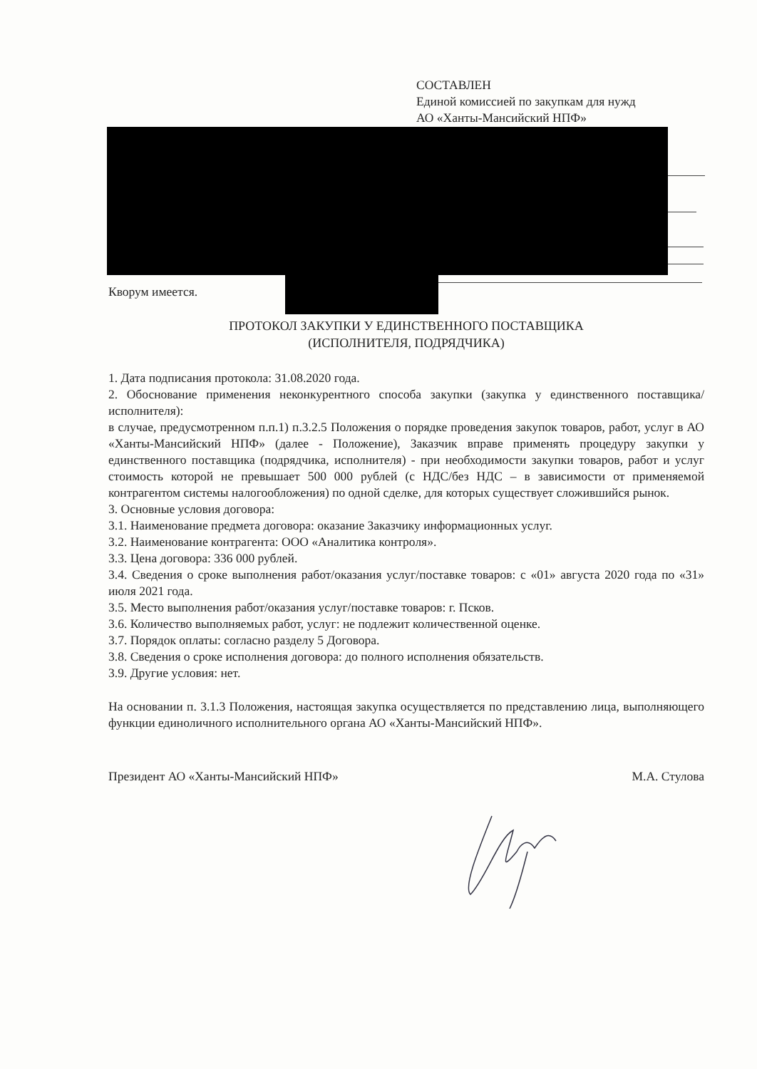СОСТАВЛЕН
Единой комиссией по закупкам для нужд
АО «Ханты-Мансийский НПФ»
Кворум имеется.
ПРОТОКОЛ ЗАКУПКИ У ЕДИНСТВЕННОГО ПОСТАВЩИКА
(ИСПОЛНИТЕЛЯ, ПОДРЯДЧИКА)
1. Дата подписания протокола: 31.08.2020 года.
2. Обоснование применения неконкурентного способа закупки (закупка у единственного поставщика/исполнителя):
в случае, предусмотренном п.п.1) п.3.2.5 Положения о порядке проведения закупок товаров, работ, услуг в АО «Ханты-Мансийский НПФ» (далее - Положение), Заказчик вправе применять процедуру закупки у единственного поставщика (подрядчика, исполнителя) - при необходимости закупки товаров, работ и услуг стоимость которой не превышает 500 000 рублей (с НДС/без НДС – в зависимости от применяемой контрагентом системы налогообложения) по одной сделке, для которых существует сложившийся рынок.
3. Основные условия договора:
3.1. Наименование предмета договора: оказание Заказчику информационных услуг.
3.2. Наименование контрагента: ООО «Аналитика контроля».
3.3. Цена договора: 336 000 рублей.
3.4. Сведения о сроке выполнения работ/оказания услуг/поставке товаров: с «01» августа 2020 года по «31» июля 2021 года.
3.5. Место выполнения работ/оказания услуг/поставке товаров: г. Псков.
3.6. Количество выполняемых работ, услуг: не подлежит количественной оценке.
3.7. Порядок оплаты: согласно разделу 5 Договора.
3.8. Сведения о сроке исполнения договора: до полного исполнения обязательств.
3.9. Другие условия: нет.
На основании п. 3.1.3 Положения, настоящая закупка осуществляется по представлению лица, выполняющего функции единоличного исполнительного органа АО «Ханты-Мансийский НПФ».
Президент АО «Ханты-Мансийский НПФ» М.А. Стулова